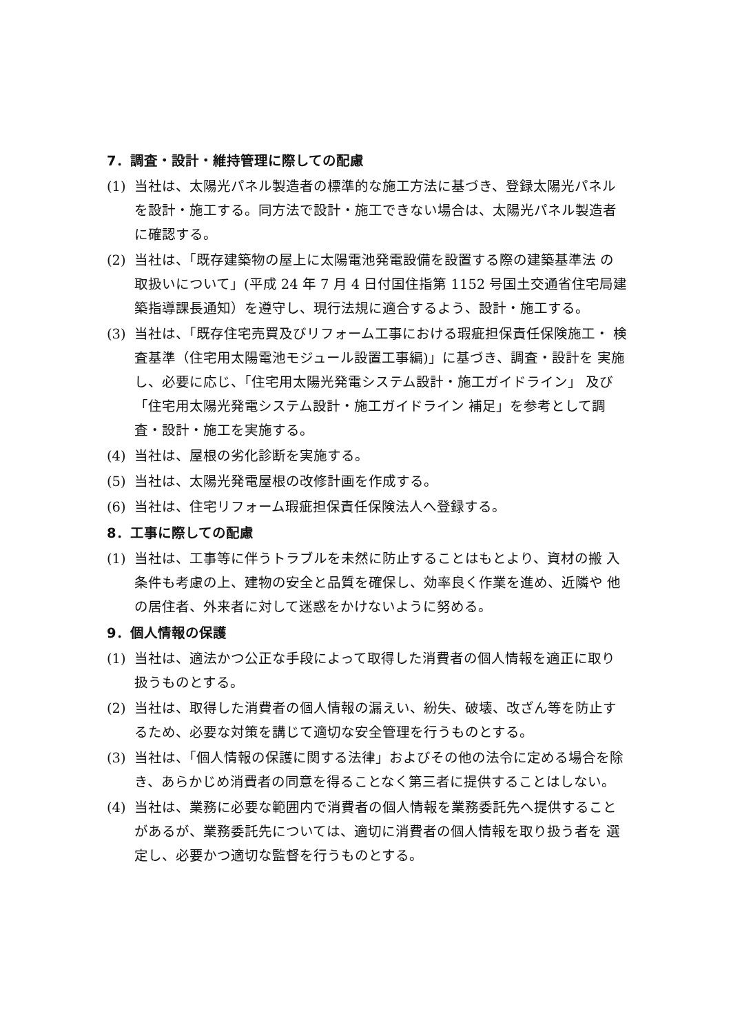7．調査・設計・維持管理に際しての配慮
(1) 当社は、太陽光パネル製造者の標準的な施工方法に基づき、登録太陽光パネルを設計・施工する。同方法で設計・施工できない場合は、太陽光パネル製造者に確認する。
(2) 当社は、「既存建築物の屋上に太陽電池発電設備を設置する際の建築基準法 の取扱いについて」(平成 24 年 7 月 4 日付国住指第 1152 号国土交通省住宅局建 築指導課長通知）を遵守し、現行法規に適合するよう、設計・施工する。
(3) 当社は、「既存住宅売買及びリフォーム工事における瑕疵担保責任保険施工・ 検査基準（住宅用太陽電池モジュール設置工事編)」に基づき、調査・設計を 実施し、必要に応じ、「住宅用太陽光発電システム設計・施工ガイドライン」 及び「住宅用太陽光発電システム設計・施工ガイドライン 補足」を参考として調査・設計・施工を実施する。
(4) 当社は、屋根の劣化診断を実施する。
(5) 当社は、太陽光発電屋根の改修計画を作成する。
(6) 当社は、住宅リフォーム瑕疵担保責任保険法人へ登録する。
8．工事に際しての配慮
(1) 当社は、工事等に伴うトラブルを未然に防止することはもとより、資材の搬 入条件も考慮の上、建物の安全と品質を確保し、効率良く作業を進め、近隣や 他の居住者、外来者に対して迷惑をかけないように努める。
9．個人情報の保護
(1) 当社は、適法かつ公正な手段によって取得した消費者の個人情報を適正に取り扱うものとする。
(2) 当社は、取得した消費者の個人情報の漏えい、紛失、破壊、改ざん等を防止するため、必要な対策を講じて適切な安全管理を行うものとする。
(3) 当社は、「個人情報の保護に関する法律」およびその他の法令に定める場合を除き、あらかじめ消費者の同意を得ることなく第三者に提供することはしない。
(4) 当社は、業務に必要な範囲内で消費者の個人情報を業務委託先へ提供することがあるが、業務委託先については、適切に消費者の個人情報を取り扱う者を 選定し、必要かつ適切な監督を行うものとする。